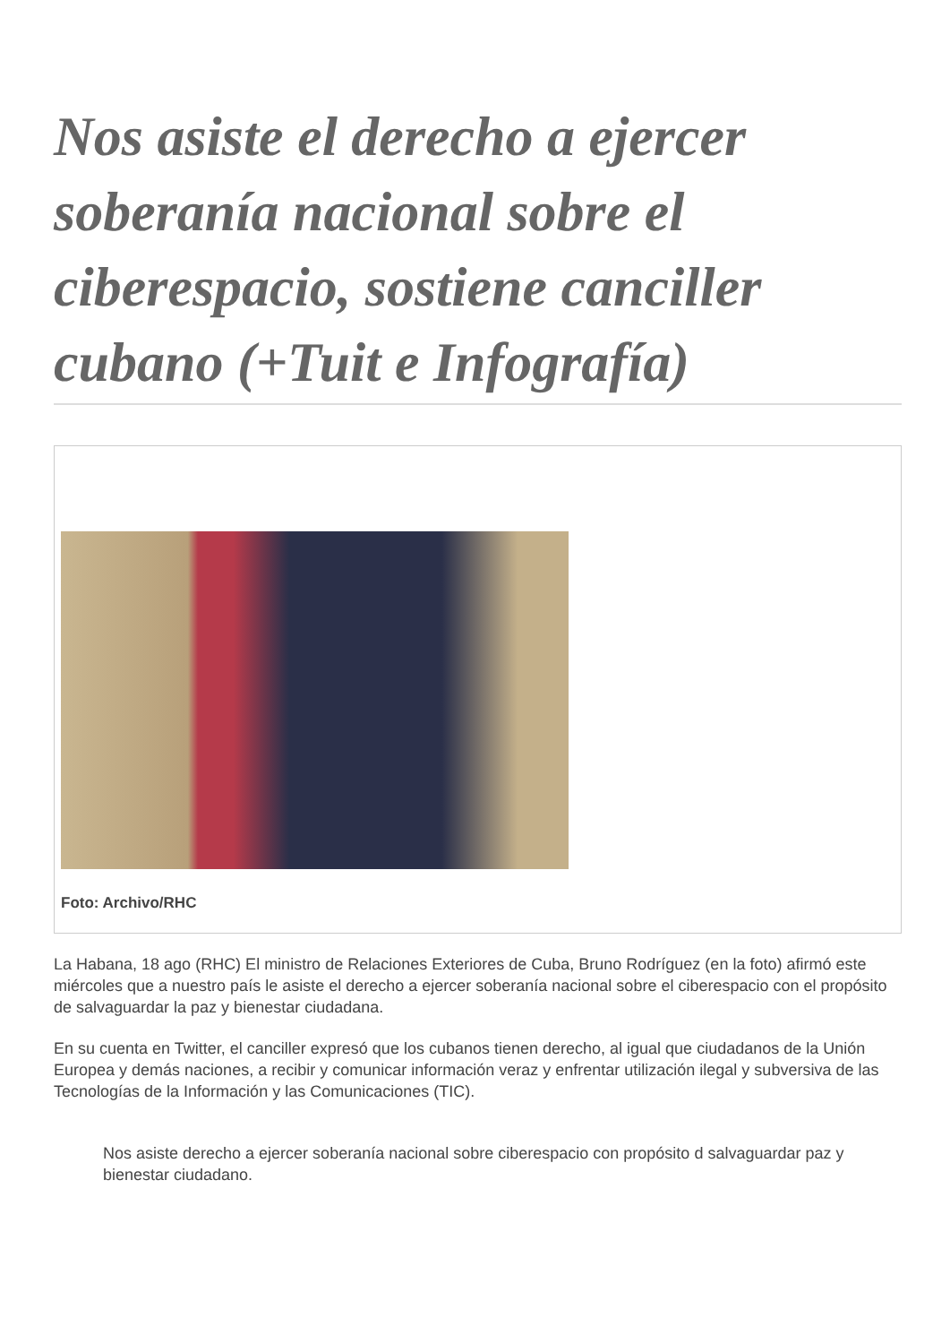Nos asiste el derecho a ejercer soberanía nacional sobre el ciberespacio, sostiene canciller cubano (+Tuit e Infografía)
Foto: Archivo/RHC
La Habana, 18 ago (RHC) El ministro de Relaciones Exteriores de Cuba, Bruno Rodríguez (en la foto) afirmó este miércoles que a nuestro país le asiste el derecho a ejercer soberanía nacional sobre el ciberespacio con el propósito de salvaguardar la paz y bienestar ciudadana.
En su cuenta en Twitter, el canciller expresó que los cubanos tienen derecho, al igual que ciudadanos de la Unión Europea y demás naciones, a recibir y comunicar información veraz y enfrentar utilización ilegal y subversiva de las Tecnologías de la Información y las Comunicaciones (TIC).
Nos asiste derecho a ejercer soberanía nacional sobre ciberespacio con propósito d salvaguardar paz y bienestar ciudadano.